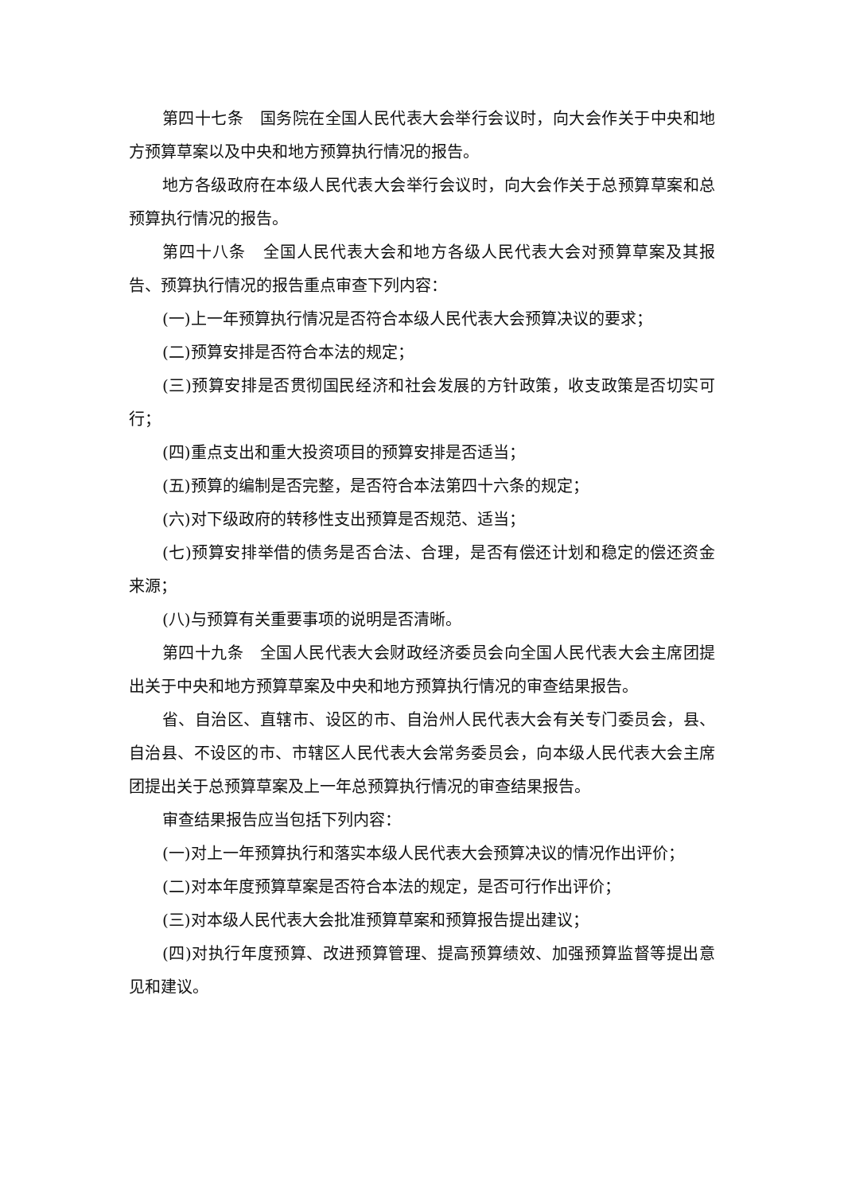第四十七条　国务院在全国人民代表大会举行会议时，向大会作关于中央和地方预算草案以及中央和地方预算执行情况的报告。
地方各级政府在本级人民代表大会举行会议时，向大会作关于总预算草案和总预算执行情况的报告。
第四十八条　全国人民代表大会和地方各级人民代表大会对预算草案及其报告、预算执行情况的报告重点审查下列内容：
(一)上一年预算执行情况是否符合本级人民代表大会预算决议的要求；
(二)预算安排是否符合本法的规定；
(三)预算安排是否贯彻国民经济和社会发展的方针政策，收支政策是否切实可行；
(四)重点支出和重大投资项目的预算安排是否适当；
(五)预算的编制是否完整，是否符合本法第四十六条的规定；
(六)对下级政府的转移性支出预算是否规范、适当；
(七)预算安排举借的债务是否合法、合理，是否有偿还计划和稳定的偿还资金来源；
(八)与预算有关重要事项的说明是否清晰。
第四十九条　全国人民代表大会财政经济委员会向全国人民代表大会主席团提出关于中央和地方预算草案及中央和地方预算执行情况的审查结果报告。
省、自治区、直辖市、设区的市、自治州人民代表大会有关专门委员会，县、自治县、不设区的市、市辖区人民代表大会常务委员会，向本级人民代表大会主席团提出关于总预算草案及上一年总预算执行情况的审查结果报告。
审查结果报告应当包括下列内容：
(一)对上一年预算执行和落实本级人民代表大会预算决议的情况作出评价；
(二)对本年度预算草案是否符合本法的规定，是否可行作出评价；
(三)对本级人民代表大会批准预算草案和预算报告提出建议；
(四)对执行年度预算、改进预算管理、提高预算绩效、加强预算监督等提出意见和建议。